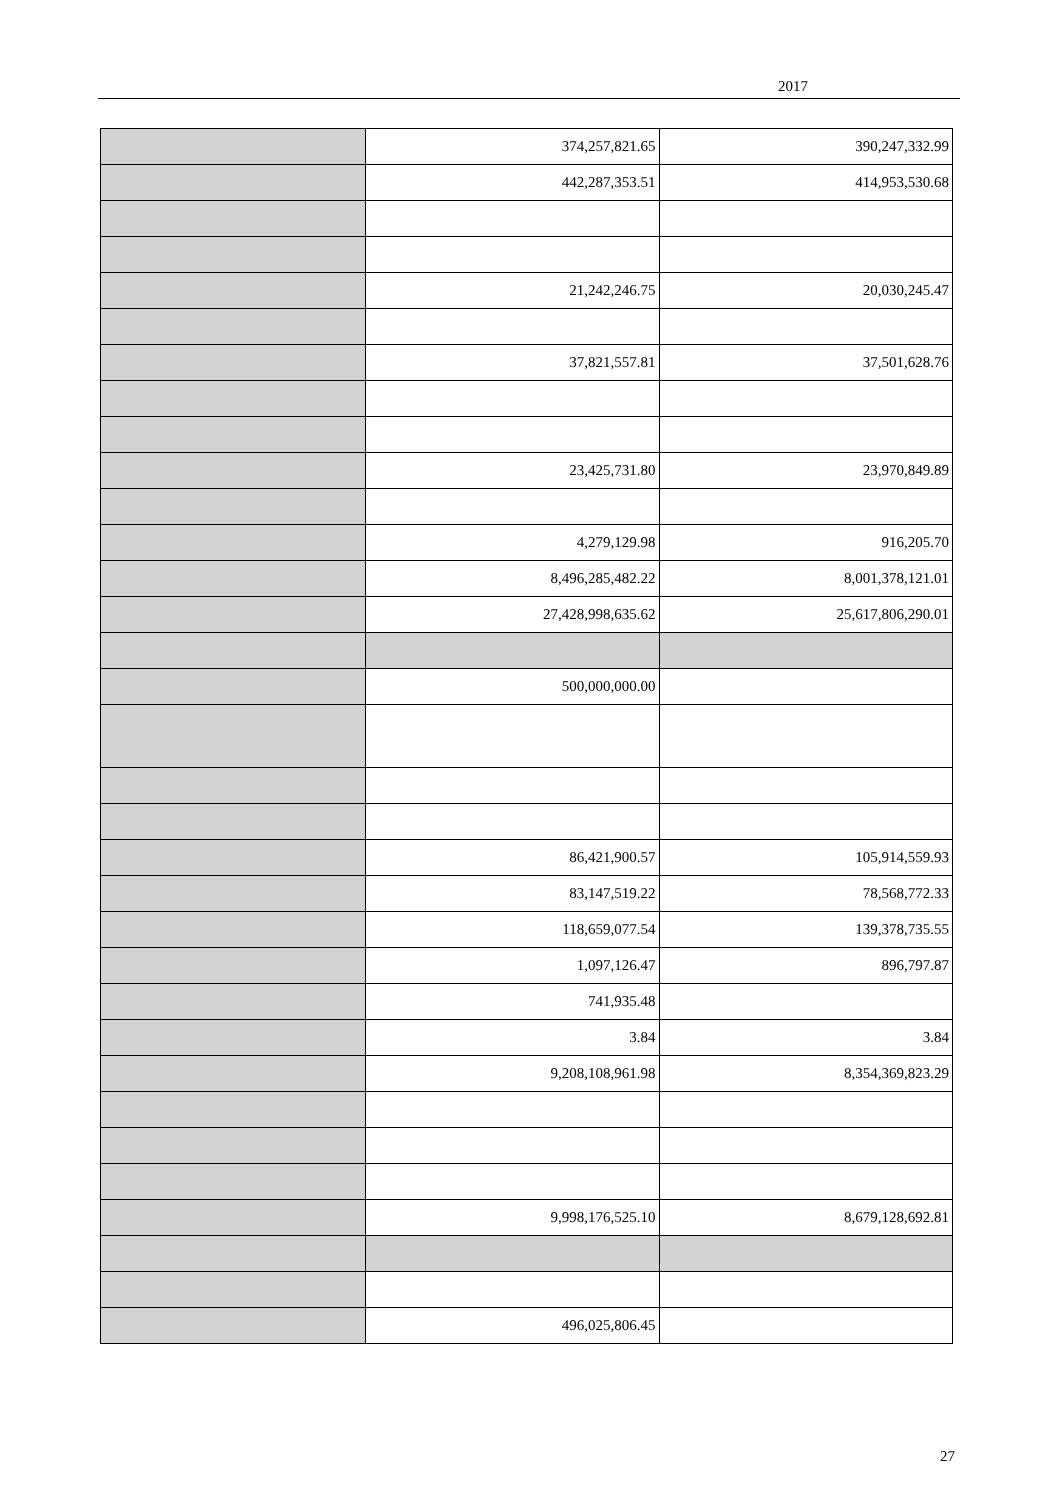2017
| | 374,257,821.65 | 390,247,332.99 |
| | 442,287,353.51 | 414,953,530.68 |
| | 21,242,246.75 | 20,030,245.47 |
| | 37,821,557.81 | 37,501,628.76 |
| | 23,425,731.80 | 23,970,849.89 |
| | 4,279,129.98 | 916,205.70 |
| | 8,496,285,482.22 | 8,001,378,121.01 |
| | 27,428,998,635.62 | 25,617,806,290.01 |
| | 500,000,000.00 | |
| | 86,421,900.57 | 105,914,559.93 |
| | 83,147,519.22 | 78,568,772.33 |
| | 118,659,077.54 | 139,378,735.55 |
| | 1,097,126.47 | 896,797.87 |
| | 741,935.48 | |
| | 3.84 | 3.84 |
| | 9,208,108,961.98 | 8,354,369,823.29 |
| | 9,998,176,525.10 | 8,679,128,692.81 |
| | 496,025,806.45 | |
27